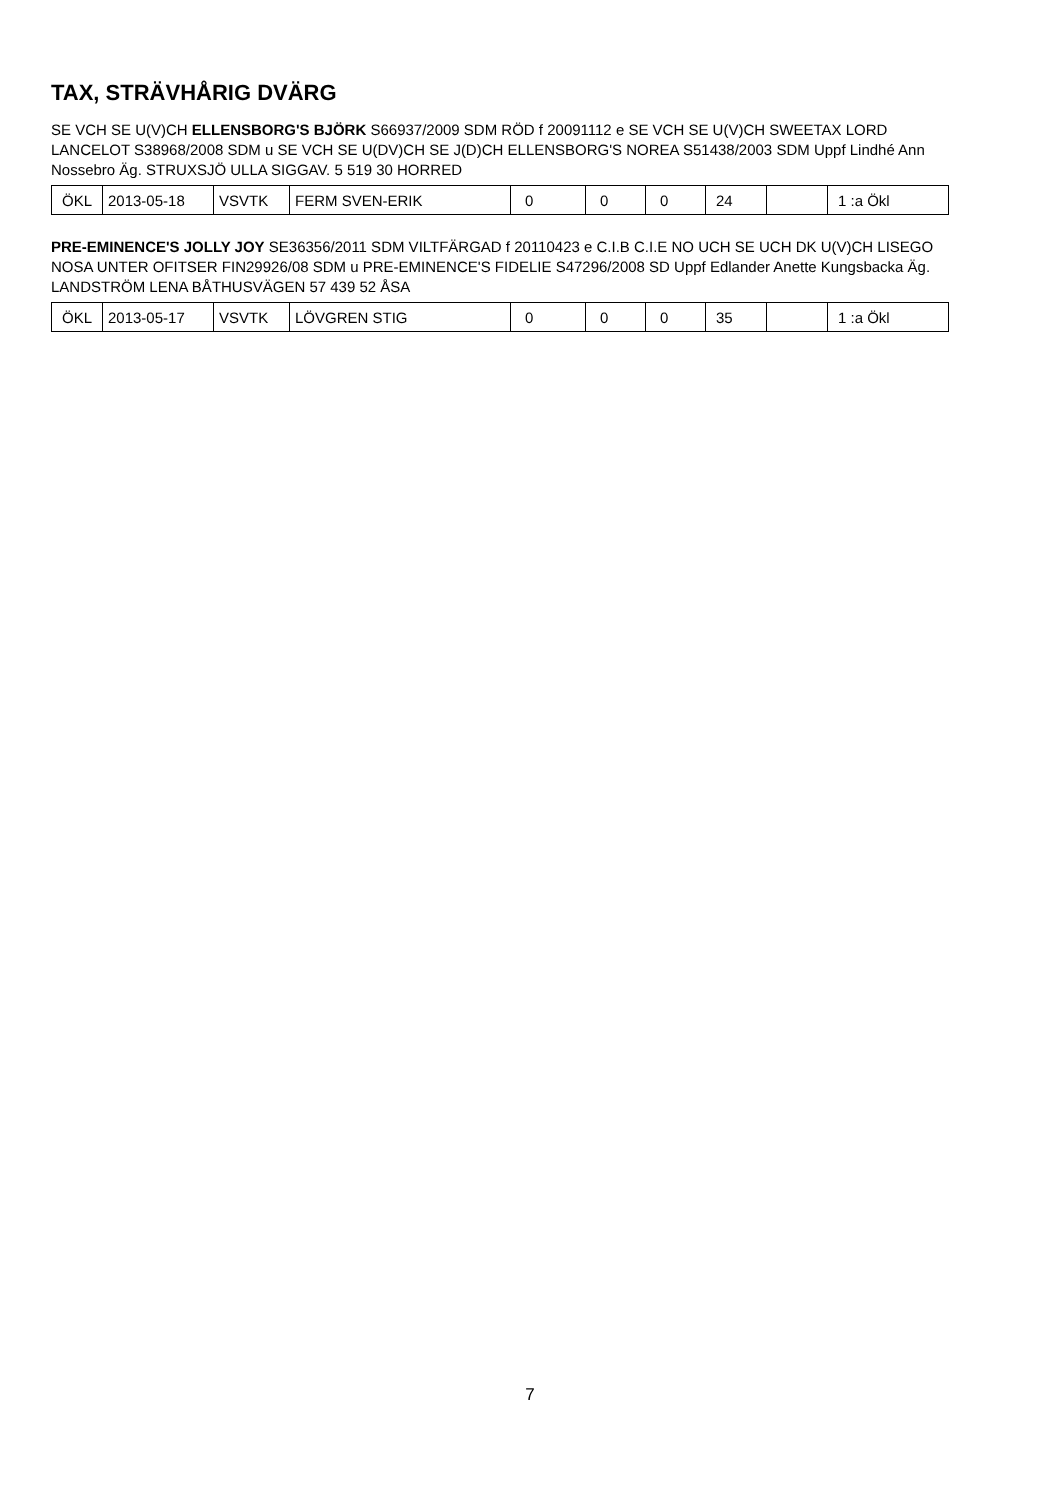TAX, STRÄVHÅRIG DVÄRG
SE VCH SE U(V)CH ELLENSBORG'S BJÖRK S66937/2009 SDM RÖD f 20091112 e SE VCH SE U(V)CH SWEETAX LORD LANCELOT S38968/2008 SDM u SE VCH SE U(DV)CH SE J(D)CH ELLENSBORG'S NOREA S51438/2003 SDM Uppf Lindhé Ann Nossebro Äg. STRUXSJÖ ULLA SIGGAV. 5 519 30 HORRED
| ÖKL | 2013-05-18 | VSVTK | FERM SVEN-ERIK | 0 | 0 | 0 | 24 | | 1 :a Ökl |
PRE-EMINENCE'S JOLLY JOY SE36356/2011 SDM VILTFÄRGAD f 20110423 e C.I.B C.I.E NO UCH SE UCH DK U(V)CH LISEGO NOSA UNTER OFITSER FIN29926/08 SDM u PRE-EMINENCE'S FIDELIE S47296/2008 SD Uppf Edlander Anette Kungsbacka Äg. LANDSTRÖM LENA BÅTHUSVÄGEN 57 439 52 ÅSA
| ÖKL | 2013-05-17 | VSVTK | LÖVGREN STIG | 0 | 0 | 0 | 35 | | 1 :a Ökl |
7